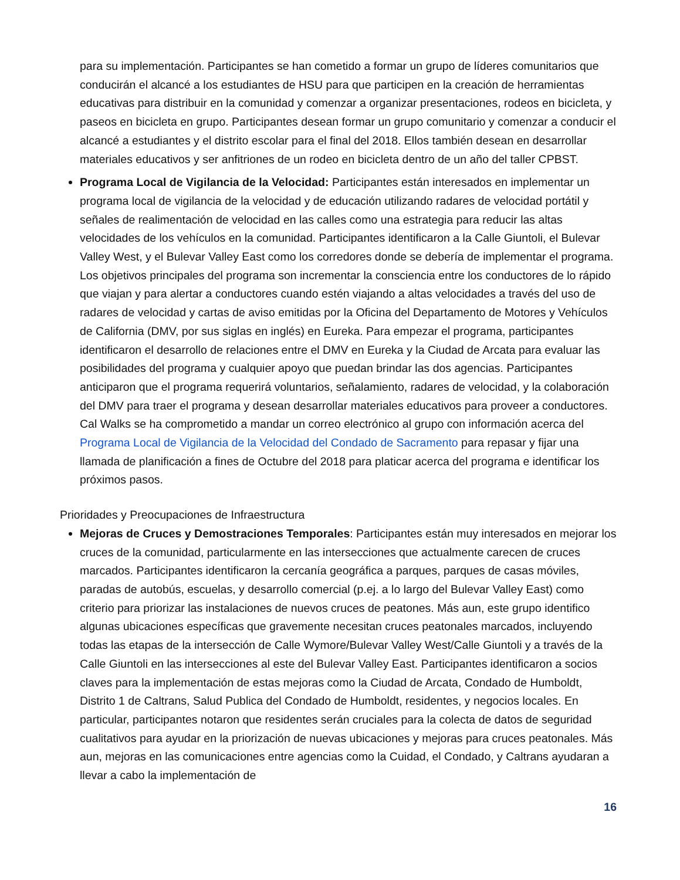para su implementación. Participantes se han cometido a formar un grupo de líderes comunitarios que conducirán el alcancé a los estudiantes de HSU para que participen en la creación de herramientas educativas para distribuir en la comunidad y comenzar a organizar presentaciones, rodeos en bicicleta, y paseos en bicicleta en grupo. Participantes desean formar un grupo comunitario y comenzar a conducir el alcancé a estudiantes y el distrito escolar para el final del 2018. Ellos también desean en desarrollar materiales educativos y ser anfitriones de un rodeo en bicicleta dentro de un año del taller CPBST.
Programa Local de Vigilancia de la Velocidad: Participantes están interesados en implementar un programa local de vigilancia de la velocidad y de educación utilizando radares de velocidad portátil y señales de realimentación de velocidad en las calles como una estrategia para reducir las altas velocidades de los vehículos en la comunidad. Participantes identificaron a la Calle Giuntoli, el Bulevar Valley West, y el Bulevar Valley East como los corredores donde se debería de implementar el programa. Los objetivos principales del programa son incrementar la consciencia entre los conductores de lo rápido que viajan y para alertar a conductores cuando estén viajando a altas velocidades a través del uso de radares de velocidad y cartas de aviso emitidas por la Oficina del Departamento de Motores y Vehículos de California (DMV, por sus siglas en inglés) en Eureka. Para empezar el programa, participantes identificaron el desarrollo de relaciones entre el DMV en Eureka y la Ciudad de Arcata para evaluar las posibilidades del programa y cualquier apoyo que puedan brindar las dos agencias. Participantes anticiparon que el programa requerirá voluntarios, señalamiento, radares de velocidad, y la colaboración del DMV para traer el programa y desean desarrollar materiales educativos para proveer a conductores. Cal Walks se ha comprometido a mandar un correo electrónico al grupo con información acerca del Programa Local de Vigilancia de la Velocidad del Condado de Sacramento para repasar y fijar una llamada de planificación a fines de Octubre del 2018 para platicar acerca del programa e identificar los próximos pasos.
Prioridades y Preocupaciones de Infraestructura
Mejoras de Cruces y Demostraciones Temporales: Participantes están muy interesados en mejorar los cruces de la comunidad, particularmente en las intersecciones que actualmente carecen de cruces marcados. Participantes identificaron la cercanía geográfica a parques, parques de casas móviles, paradas de autobús, escuelas, y desarrollo comercial (p.ej. a lo largo del Bulevar Valley East) como criterio para priorizar las instalaciones de nuevos cruces de peatones. Más aun, este grupo identifico algunas ubicaciones específicas que gravemente necesitan cruces peatonales marcados, incluyendo todas las etapas de la intersección de Calle Wymore/Bulevar Valley West/Calle Giuntoli y a través de la Calle Giuntoli en las intersecciones al este del Bulevar Valley East. Participantes identificaron a socios claves para la implementación de estas mejoras como la Ciudad de Arcata, Condado de Humboldt, Distrito 1 de Caltrans, Salud Publica del Condado de Humboldt, residentes, y negocios locales. En particular, participantes notaron que residentes serán cruciales para la colecta de datos de seguridad cualitativos para ayudar en la priorización de nuevas ubicaciones y mejoras para cruces peatonales. Más aun, mejoras en las comunicaciones entre agencias como la Cuidad, el Condado, y Caltrans ayudaran a llevar a cabo la implementación de
16